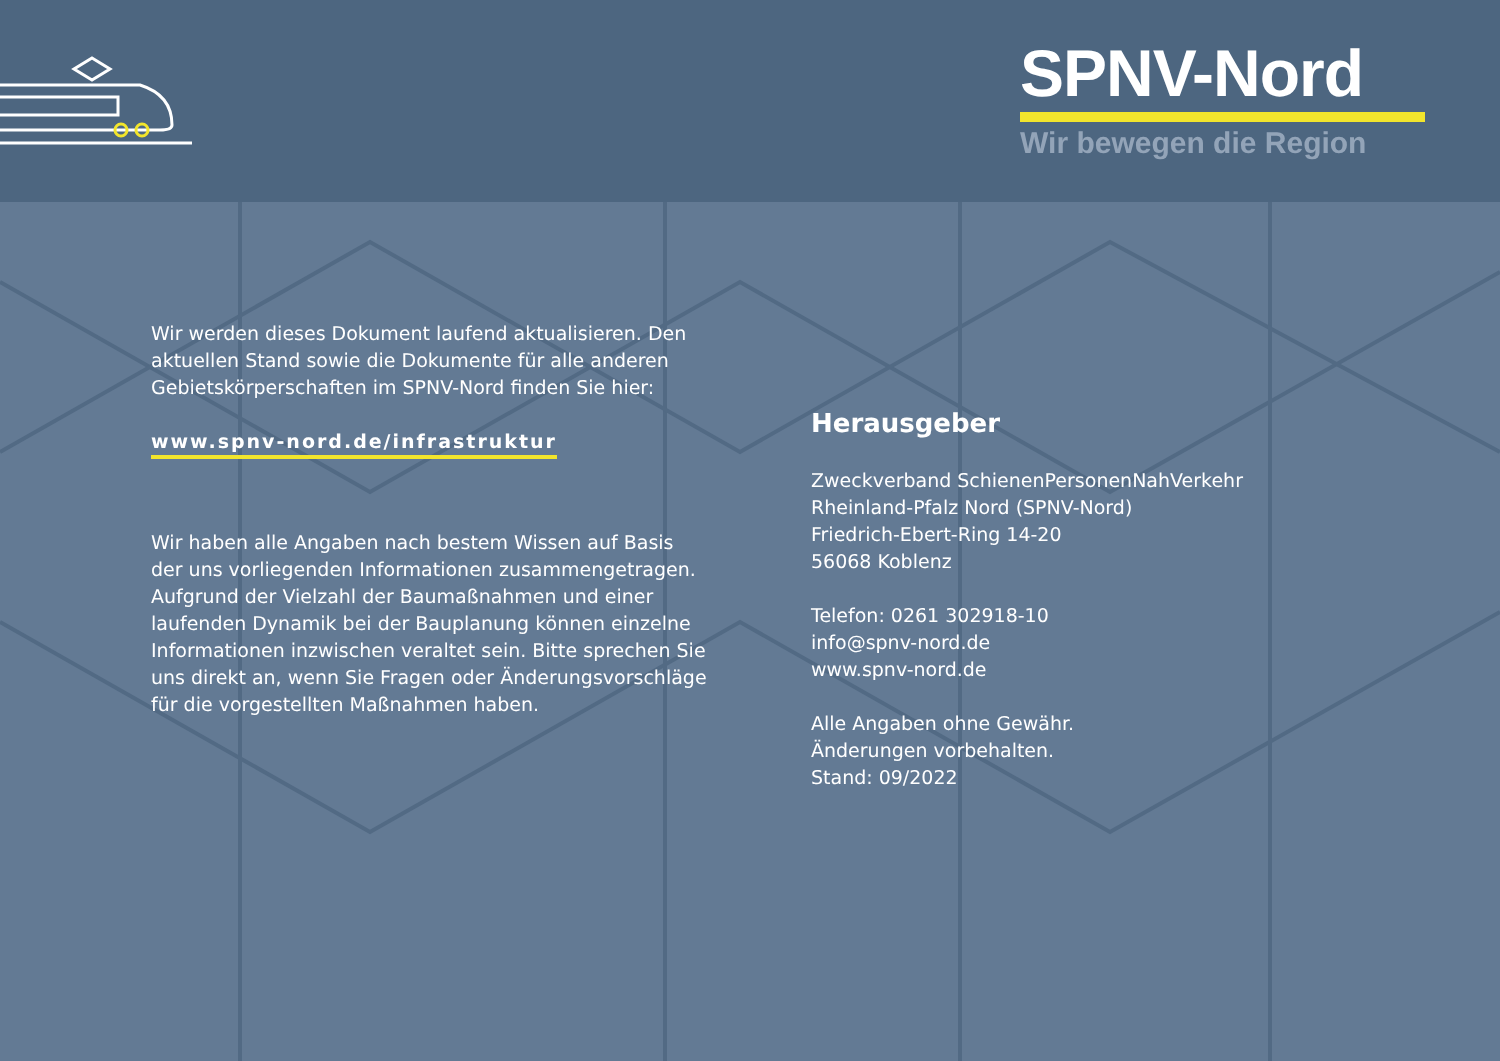SPNV-Nord
Wir bewegen die Region
Wir werden dieses Dokument laufend aktualisieren. Den aktuellen Stand sowie die Dokumente für alle anderen Gebietskörperschaften im SPNV-Nord finden Sie hier:
www.spnv-nord.de/infrastruktur
Wir haben alle Angaben nach bestem Wissen auf Basis der uns vorliegenden Informationen zusammengetragen. Aufgrund der Vielzahl der Baumaßnahmen und einer laufenden Dynamik bei der Bauplanung können einzelne Informationen inzwischen veraltet sein. Bitte sprechen Sie uns direkt an, wenn Sie Fragen oder Änderungsvorschläge für die vorgestellten Maßnahmen haben.
Herausgeber
Zweckverband SchienenPersonenNahVerkehr
Rheinland-Pfalz Nord (SPNV-Nord)
Friedrich-Ebert-Ring 14-20
56068 Koblenz
Telefon: 0261 302918-10
info@spnv-nord.de
www.spnv-nord.de
Alle Angaben ohne Gewähr.
Änderungen vorbehalten.
Stand: 09/2022